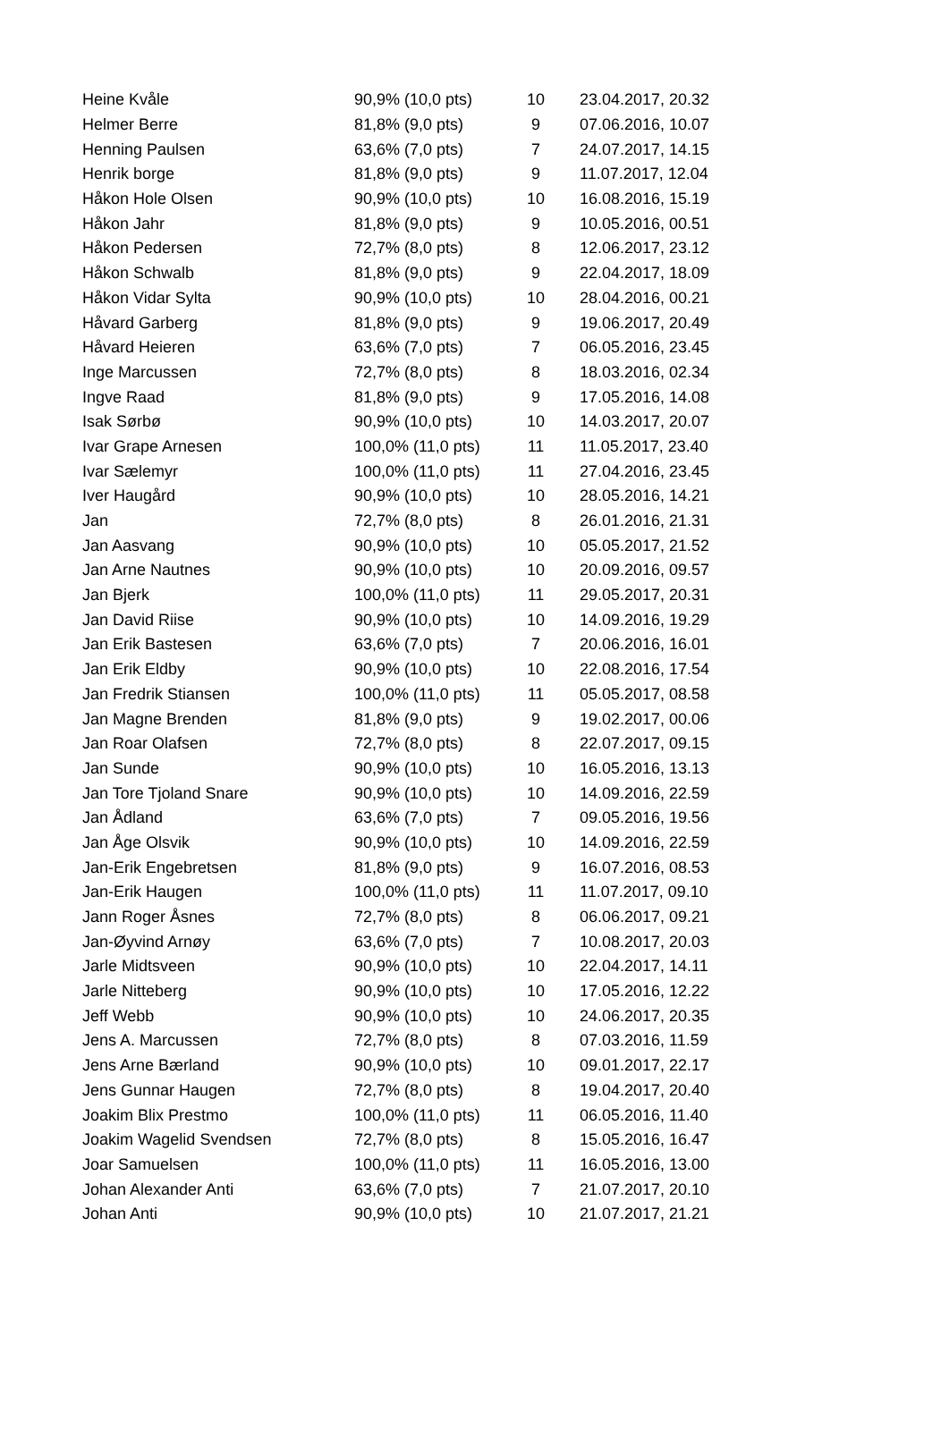| Heine Kvåle | 90,9% (10,0 pts) | 10 | 23.04.2017, 20.32 |
| Helmer Berre | 81,8% (9,0 pts) | 9 | 07.06.2016, 10.07 |
| Henning Paulsen | 63,6% (7,0 pts) | 7 | 24.07.2017, 14.15 |
| Henrik borge | 81,8% (9,0 pts) | 9 | 11.07.2017, 12.04 |
| Håkon Hole Olsen | 90,9% (10,0 pts) | 10 | 16.08.2016, 15.19 |
| Håkon Jahr | 81,8% (9,0 pts) | 9 | 10.05.2016, 00.51 |
| Håkon Pedersen | 72,7% (8,0 pts) | 8 | 12.06.2017, 23.12 |
| Håkon Schwalb | 81,8% (9,0 pts) | 9 | 22.04.2017, 18.09 |
| Håkon Vidar Sylta | 90,9% (10,0 pts) | 10 | 28.04.2016, 00.21 |
| Håvard Garberg | 81,8% (9,0 pts) | 9 | 19.06.2017, 20.49 |
| Håvard Heieren | 63,6% (7,0 pts) | 7 | 06.05.2016, 23.45 |
| Inge Marcussen | 72,7% (8,0 pts) | 8 | 18.03.2016, 02.34 |
| Ingve Raad | 81,8% (9,0 pts) | 9 | 17.05.2016, 14.08 |
| Isak Sørbø | 90,9% (10,0 pts) | 10 | 14.03.2017, 20.07 |
| Ivar Grape Arnesen | 100,0% (11,0 pts) | 11 | 11.05.2017, 23.40 |
| Ivar Sælemyr | 100,0% (11,0 pts) | 11 | 27.04.2016, 23.45 |
| Iver Haugård | 90,9% (10,0 pts) | 10 | 28.05.2016, 14.21 |
| Jan | 72,7% (8,0 pts) | 8 | 26.01.2016, 21.31 |
| Jan Aasvang | 90,9% (10,0 pts) | 10 | 05.05.2017, 21.52 |
| Jan Arne Nautnes | 90,9% (10,0 pts) | 10 | 20.09.2016, 09.57 |
| Jan Bjerk | 100,0% (11,0 pts) | 11 | 29.05.2017, 20.31 |
| Jan David Riise | 90,9% (10,0 pts) | 10 | 14.09.2016, 19.29 |
| Jan Erik Bastesen | 63,6% (7,0 pts) | 7 | 20.06.2016, 16.01 |
| Jan Erik Eldby | 90,9% (10,0 pts) | 10 | 22.08.2016, 17.54 |
| Jan Fredrik Stiansen | 100,0% (11,0 pts) | 11 | 05.05.2017, 08.58 |
| Jan Magne Brenden | 81,8% (9,0 pts) | 9 | 19.02.2017, 00.06 |
| Jan Roar Olafsen | 72,7% (8,0 pts) | 8 | 22.07.2017, 09.15 |
| Jan Sunde | 90,9% (10,0 pts) | 10 | 16.05.2016, 13.13 |
| Jan Tore Tjoland Snare | 90,9% (10,0 pts) | 10 | 14.09.2016, 22.59 |
| Jan Ådland | 63,6% (7,0 pts) | 7 | 09.05.2016, 19.56 |
| Jan Åge Olsvik | 90,9% (10,0 pts) | 10 | 14.09.2016, 22.59 |
| Jan-Erik Engebretsen | 81,8% (9,0 pts) | 9 | 16.07.2016, 08.53 |
| Jan-Erik Haugen | 100,0% (11,0 pts) | 11 | 11.07.2017, 09.10 |
| Jann Roger Åsnes | 72,7% (8,0 pts) | 8 | 06.06.2017, 09.21 |
| Jan-Øyvind Arnøy | 63,6% (7,0 pts) | 7 | 10.08.2017, 20.03 |
| Jarle Midtsveen | 90,9% (10,0 pts) | 10 | 22.04.2017, 14.11 |
| Jarle Nitteberg | 90,9% (10,0 pts) | 10 | 17.05.2016, 12.22 |
| Jeff Webb | 90,9% (10,0 pts) | 10 | 24.06.2017, 20.35 |
| Jens A. Marcussen | 72,7% (8,0 pts) | 8 | 07.03.2016, 11.59 |
| Jens Arne Bærland | 90,9% (10,0 pts) | 10 | 09.01.2017, 22.17 |
| Jens Gunnar Haugen | 72,7% (8,0 pts) | 8 | 19.04.2017, 20.40 |
| Joakim Blix Prestmo | 100,0% (11,0 pts) | 11 | 06.05.2016, 11.40 |
| Joakim Wagelid Svendsen | 72,7% (8,0 pts) | 8 | 15.05.2016, 16.47 |
| Joar Samuelsen | 100,0% (11,0 pts) | 11 | 16.05.2016, 13.00 |
| Johan Alexander Anti | 63,6% (7,0 pts) | 7 | 21.07.2017, 20.10 |
| Johan Anti | 90,9% (10,0 pts) | 10 | 21.07.2017, 21.21 |